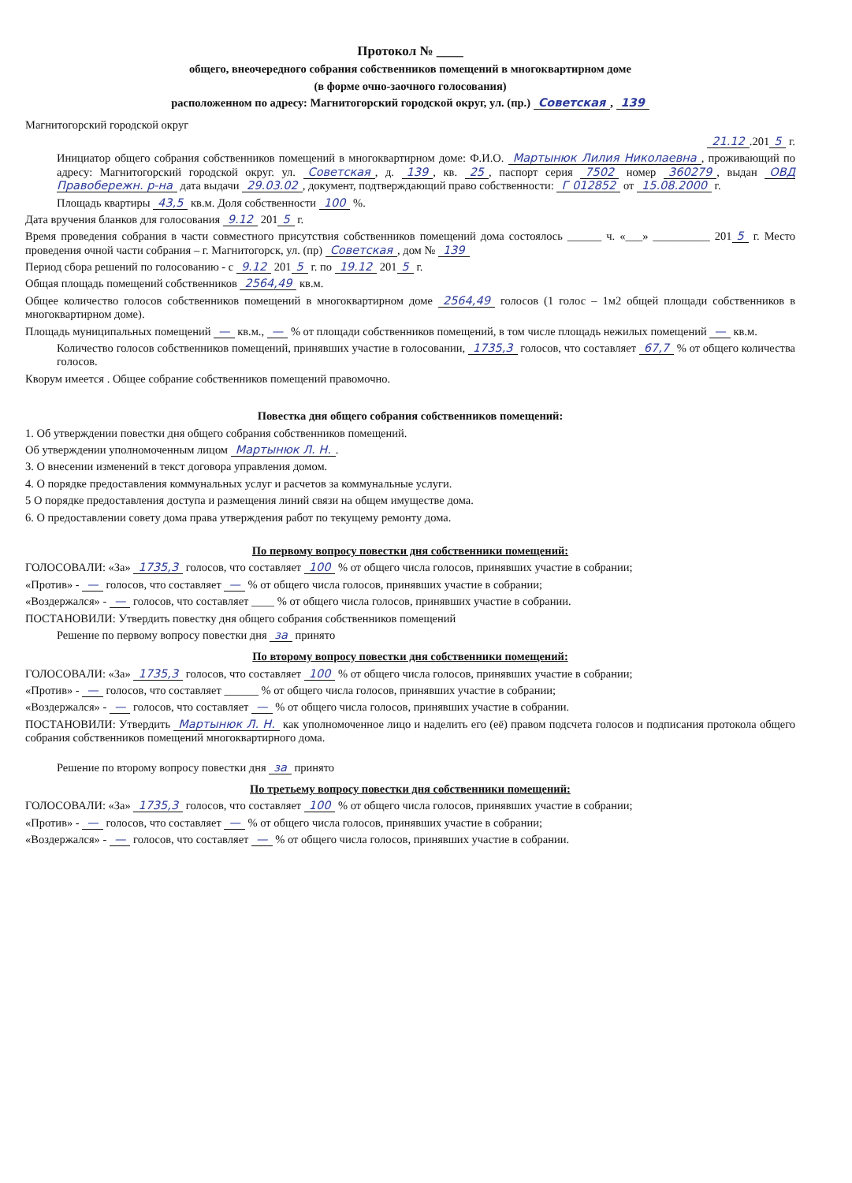Протокол № ____
общего, внеочередного собрания собственников помещений в многоквартирном доме
(в форме очно-заочного голосования)
расположенном по адресу: Магнитогорский городской округ, ул. (пр.) Советская, 139
Магнитогорский городской округ
21.12.201 5 г.
Инициатор общего собрания собственников помещений в многоквартирном доме: Ф.И.О. Мартынюк Лилия Николаевна, проживающий по адресу: Магнитогорский городской округ. ул. Советская, д. 139, кв. 25, паспорт серия 7502 номер 360279, выдан ОВД Правобережн. р-на дата выдачи 29.03.02, документ, подтверждающий право собственности: Г 012852 от 15.08.2000 г.
Площадь квартиры 43,5 кв.м. Доля собственности 100 %.
Дата вручения бланков для голосования 9.12 201 5 г.
Время проведения собрания в части совместного присутствия собственников помещений дома состоялось ______ ч. «___» __________ 201 5 г. Место проведения очной части собрания – г. Магнитогорск, ул. (пр) Советская, дом № 139
Период сбора решений по голосованию - с 9.12 201 5 г. по 19.12 201 5 г.
Общая площадь помещений собственников 2564,49 кв.м.
Общее количество голосов собственников помещений в многоквартирном доме 2564,49 голосов (1 голос – 1м2 общей площади собственников в многоквартирном доме).
Площадь муниципальных помещений — кв.м., — % от площади собственников помещений, в том числе площадь нежилых помещений — кв.м.
Количество голосов собственников помещений, принявших участие в голосовании, 1735,3 голосов, что составляет 67,7 % от общего количества голосов.
Кворум имеется . Общее собрание собственников помещений правомочно.
Повестка дня общего собрания собственников помещений:
1. Об утверждении повестки дня общего собрания собственников помещений.
Об утверждении уполномоченным лицом Мартынюк Л. Н..
3. О внесении изменений в текст договора управления домом.
4. О порядке предоставления коммунальных услуг и расчетов за коммунальные услуги.
5 О порядке предоставления доступа и размещения линий связи на общем имуществе дома.
6. О предоставлении совету дома права утверждения работ по текущему ремонту дома.
По первому вопросу повестки дня собственники помещений:
ГОЛОСОВАЛИ: «За» 1735,3 голосов, что составляет 100 % от общего числа голосов, принявших участие в собрании;
«Против» - — голосов, что составляет — % от общего числа голосов, принявших участие в собрании;
«Воздержался» - — голосов, что составляет ____ % от общего числа голосов, принявших участие в собрании.
ПОСТАНОВИЛИ: Утвердить повестку дня общего собрания собственников помещений
Решение по первому вопросу повестки дня за принято
По второму вопросу повестки дня собственники помещений:
ГОЛОСОВАЛИ: «За» 1735,3 голосов, что составляет 100 % от общего числа голосов, принявших участие в собрании;
«Против» - — голосов, что составляет ______ % от общего числа голосов, принявших участие в собрании;
«Воздержался» - — голосов, что составляет — % от общего числа голосов, принявших участие в собрании.
ПОСТАНОВИЛИ: Утвердить Мартынюк Л. Н. как уполномоченное лицо и наделить его (её) правом подсчета голосов и подписания протокола общего собрания собственников помещений многоквартирного дома.
Решение по второму вопросу повестки дня за принято
По третьему вопросу повестки дня собственники помещений:
ГОЛОСОВАЛИ: «За» 1735,3 голосов, что составляет 100 % от общего числа голосов, принявших участие в собрании;
«Против» - — голосов, что составляет — % от общего числа голосов, принявших участие в собрании;
«Воздержался» - — голосов, что составляет — % от общего числа голосов, принявших участие в собрании.